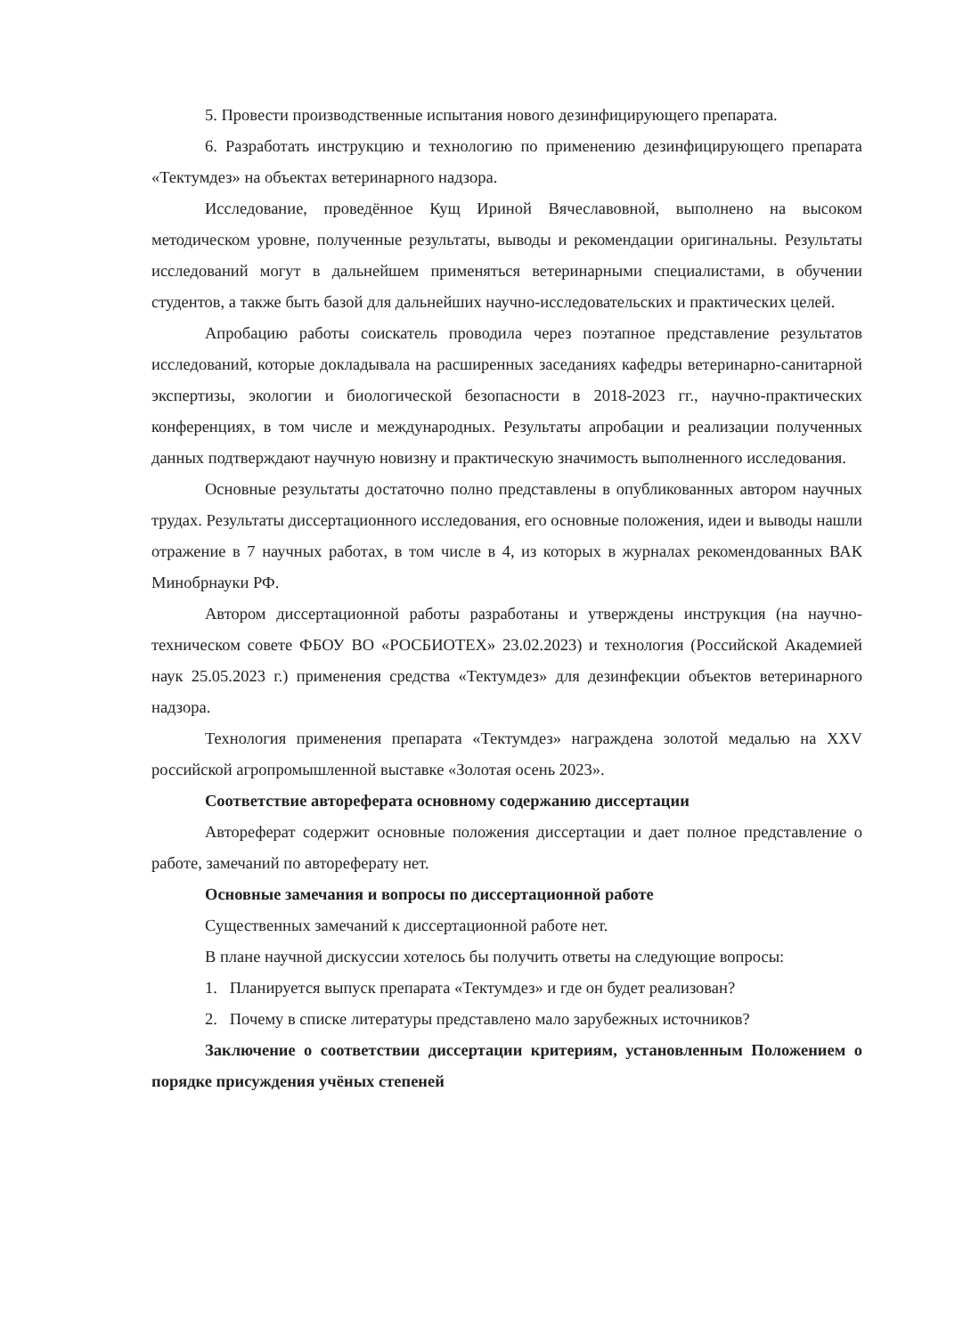5. Провести производственные испытания нового дезинфицирующего препарата.
6. Разработать инструкцию и технологию по применению дезинфицирующего препарата «Тектумдез» на объектах ветеринарного надзора.
Исследование, проведённое Кущ Ириной Вячеславовной, выполнено на высоком методическом уровне, полученные результаты, выводы и рекомендации оригинальны. Результаты исследований могут в дальнейшем применяться ветеринарными специалистами, в обучении студентов, а также быть базой для дальнейших научно-исследовательских и практических целей.
Апробацию работы соискатель проводила через поэтапное представление результатов исследований, которые докладывала на расширенных заседаниях кафедры ветеринарно-санитарной экспертизы, экологии и биологической безопасности в 2018-2023 гг., научно-практических конференциях, в том числе и международных. Результаты апробации и реализации полученных данных подтверждают научную новизну и практическую значимость выполненного исследования.
Основные результаты достаточно полно представлены в опубликованных автором научных трудах. Результаты диссертационного исследования, его основные положения, идеи и выводы нашли отражение в 7 научных работах, в том числе в 4, из которых в журналах рекомендованных ВАК Минобрнауки РФ.
Автором диссертационной работы разработаны и утверждены инструкция (на научно-техническом совете ФБОУ ВО «РОСБИОТЕХ» 23.02.2023) и технология (Российской Академией наук 25.05.2023 г.) применения средства «Тектумдез» для дезинфекции объектов ветеринарного надзора.
Технология применения препарата «Тектумдез» награждена золотой медалью на XXV российской агропромышленной выставке «Золотая осень 2023».
Соответствие автореферата основному содержанию диссертации
Автореферат содержит основные положения диссертации и дает полное представление о работе, замечаний по автореферату нет.
Основные замечания и вопросы по диссертационной работе
Существенных замечаний к диссертационной работе нет.
В плане научной дискуссии хотелось бы получить ответы на следующие вопросы:
1. Планируется выпуск препарата «Тектумдез» и где он будет реализован?
2. Почему в списке литературы представлено мало зарубежных источников?
Заключение о соответствии диссертации критериям, установленным Положением о порядке присуждения учёных степеней